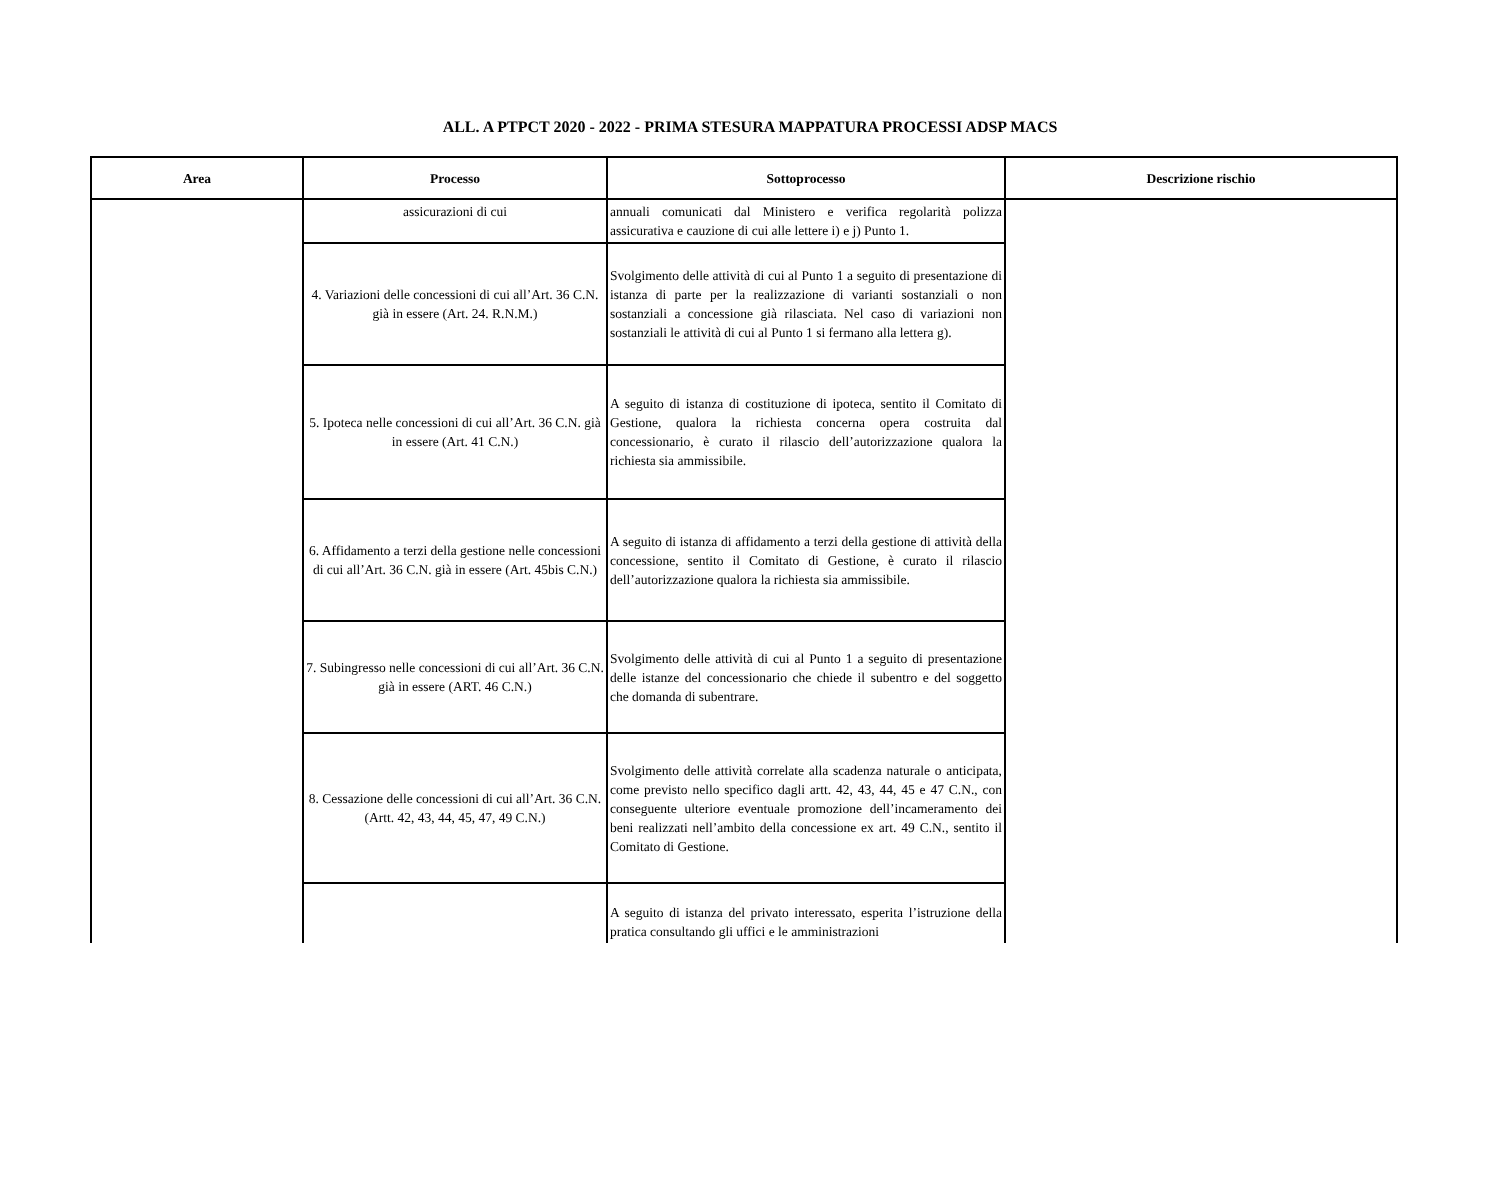ALL. A PTPCT 2020 - 2022 - PRIMA STESURA MAPPATURA PROCESSI ADSP MACS
| Area | Processo | Sottoprocesso | Descrizione rischio |
| --- | --- | --- | --- |
| | assicurazioni di cui | annuali comunicati dal Ministero e verifica regolarità polizza assicurativa e cauzione di cui alle lettere i) e j) Punto 1. | |
| | 4. Variazioni delle concessioni di cui all’Art. 36 C.N. già in essere (Art. 24. R.N.M.) | Svolgimento delle attività di cui al Punto 1 a seguito di presentazione di istanza di parte per la realizzazione di varianti sostanziali o non sostanziali a concessione già rilasciata. Nel caso di variazioni non sostanziali le attività di cui al Punto 1 si fermano alla lettera g). | |
| | 5. Ipoteca nelle concessioni di cui all’Art. 36 C.N. già in essere (Art. 41 C.N.) | A seguito di istanza di costituzione di ipoteca, sentito il Comitato di Gestione, qualora la richiesta concerna opera costruita dal concessionario, è curato il rilascio dell’autorizzazione qualora la richiesta sia ammissibile. | |
| | 6. Affidamento a terzi della gestione nelle concessioni di cui all’Art. 36 C.N. già in essere (Art. 45bis C.N.) | A seguito di istanza di affidamento a terzi della gestione di attività della concessione, sentito il Comitato di Gestione, è curato il rilascio dell’autorizzazione qualora la richiesta sia ammissibile. | |
| | 7. Subingresso nelle concessioni di cui all’Art. 36 C.N. già in essere (ART. 46 C.N.) | Svolgimento delle attività di cui al Punto 1 a seguito di presentazione delle istanze del concessionario che chiede il subentro e del soggetto che domanda di subentrare. | |
| | 8. Cessazione delle concessioni di cui all’Art. 36 C.N. (Artt. 42, 43, 44, 45, 47, 49 C.N.) | Svolgimento delle attività correlate alla scadenza naturale o anticipata, come previsto nello specifico dagli artt. 42, 43, 44, 45 e 47 C.N., con conseguente ulteriore eventuale promozione dell’incameramento dei beni realizzati nell’ambito della concessione ex art. 49 C.N., sentito il Comitato di Gestione. | |
| | | A seguito di istanza del privato interessato, esperita l’istruzione della pratica consultando gli uffici e le amministrazioni | |